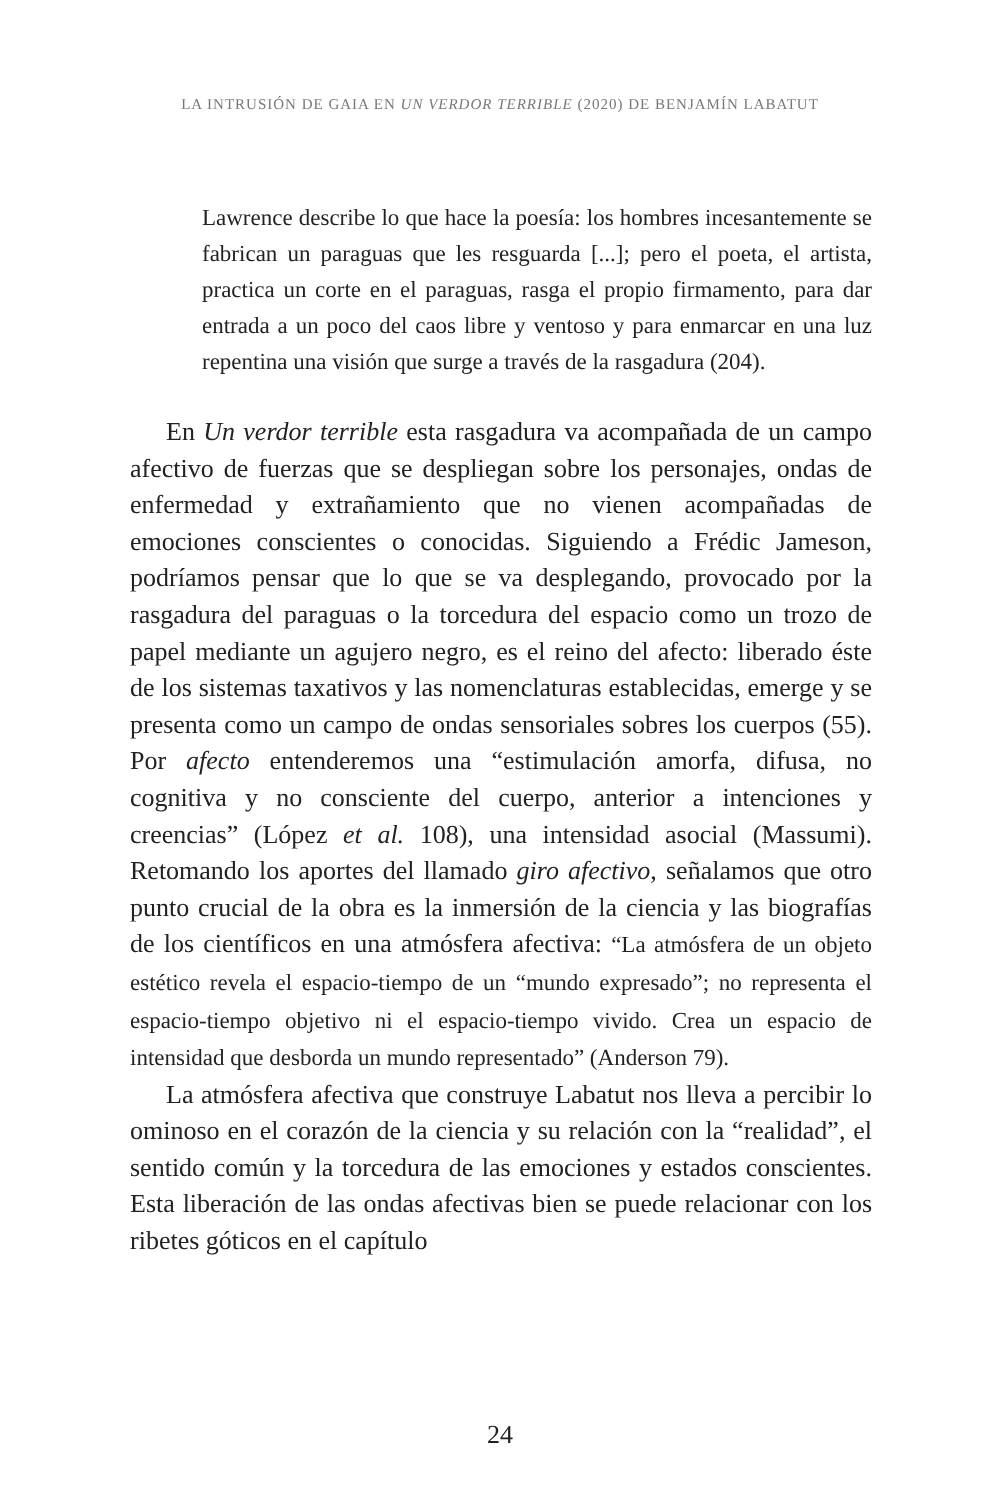LA INTRUSIÓN DE GAIA EN UN VERDOR TERRIBLE (2020) DE BENJAMÍN LABATUT
Lawrence describe lo que hace la poesía: los hombres incesantemente se fabrican un paraguas que les resguarda [...]; pero el poeta, el artista, practica un corte en el paraguas, rasga el propio firmamento, para dar entrada a un poco del caos libre y ventoso y para enmarcar en una luz repentina una visión que surge a través de la rasgadura (204).
En Un verdor terrible esta rasgadura va acompañada de un campo afectivo de fuerzas que se despliegan sobre los personajes, ondas de enfermedad y extrañamiento que no vienen acompañadas de emociones conscientes o conocidas. Siguiendo a Frédic Jameson, podríamos pensar que lo que se va desplegando, provocado por la rasgadura del paraguas o la torcedura del espacio como un trozo de papel mediante un agujero negro, es el reino del afecto: liberado éste de los sistemas taxativos y las nomenclaturas establecidas, emerge y se presenta como un campo de ondas sensoriales sobres los cuerpos (55). Por afecto entenderemos una “estimulación amorfa, difusa, no cognitiva y no consciente del cuerpo, anterior a intenciones y creencias” (López et al. 108), una intensidad asocial (Massumi). Retomando los aportes del llamado giro afectivo, señalamos que otro punto crucial de la obra es la inmersión de la ciencia y las biografías de los científicos en una atmósfera afectiva: “La atmósfera de un objeto estético revela el espacio-tiempo de un “mundo expresado”; no representa el espacio-tiempo objetivo ni el espacio-tiempo vivido. Crea un espacio de intensidad que desborda un mundo representado” (Anderson 79).
La atmósfera afectiva que construye Labatut nos lleva a percibir lo ominoso en el corazón de la ciencia y su relación con la “realidad”, el sentido común y la torcedura de las emociones y estados conscientes. Esta liberación de las ondas afectivas bien se puede relacionar con los ribetes góticos en el capítulo
24